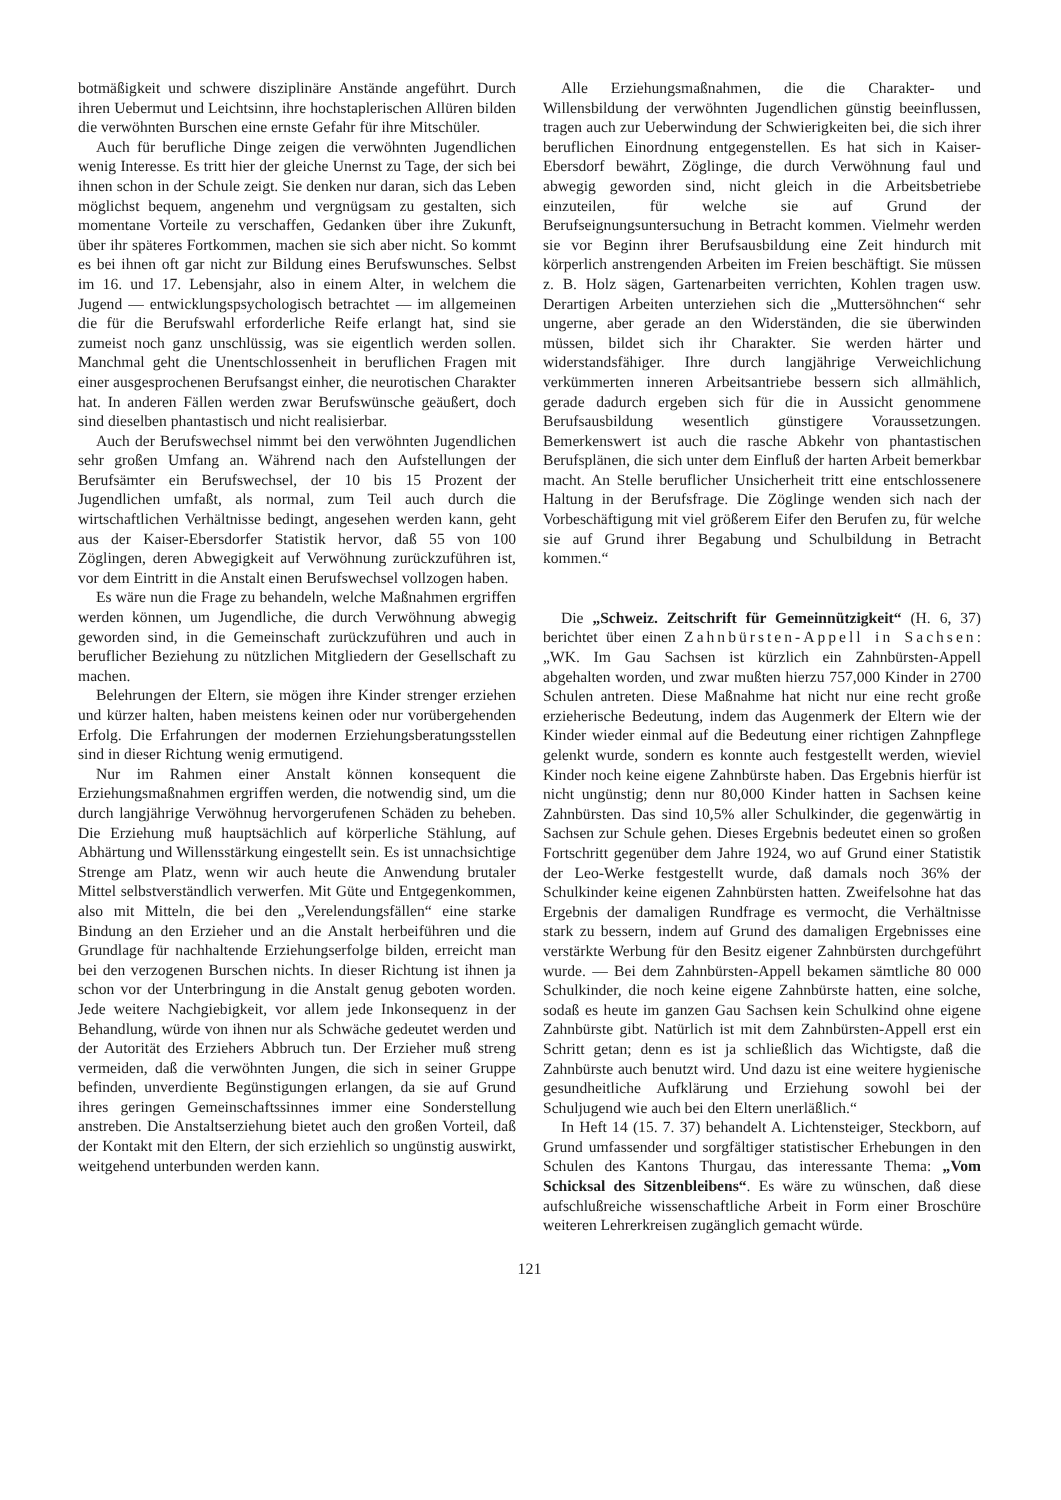botmäßigkeit und schwere disziplinäre Anstände angeführt. Durch ihren Uebermut und Leichtsinn, ihre hochstaplerischen Allüren bilden die verwöhnten Burschen eine ernste Gefahr für ihre Mitschüler.
Auch für berufliche Dinge zeigen die verwöhnten Jugendlichen wenig Interesse. Es tritt hier der gleiche Unernst zu Tage, der sich bei ihnen schon in der Schule zeigt. Sie denken nur daran, sich das Leben möglichst bequem, angenehm und vergnügsam zu gestalten, sich momentane Vorteile zu verschaffen, Gedanken über ihre Zukunft, über ihr späteres Fortkommen, machen sie sich aber nicht. So kommt es bei ihnen oft gar nicht zur Bildung eines Berufswunsches. Selbst im 16. und 17. Lebensjahr, also in einem Alter, in welchem die Jugend — entwicklungspsychologisch betrachtet — im allgemeinen die für die Berufswahl erforderliche Reife erlangt hat, sind sie zumeist noch ganz unschlüssig, was sie eigentlich werden sollen. Manchmal geht die Unentschlossenheit in beruflichen Fragen mit einer ausgesprochenen Berufsangst einher, die neurotischen Charakter hat. In anderen Fällen werden zwar Berufswünsche geäußert, doch sind dieselben phantastisch und nicht realisierbar.
Auch der Berufswechsel nimmt bei den verwöhnten Jugendlichen sehr großen Umfang an. Während nach den Aufstellungen der Berufsämter ein Berufswechsel, der 10 bis 15 Prozent der Jugendlichen umfaßt, als normal, zum Teil auch durch die wirtschaftlichen Verhältnisse bedingt, angesehen werden kann, geht aus der Kaiser-Ebersdorfer Statistik hervor, daß 55 von 100 Zöglingen, deren Abwegigkeit auf Verwöhnung zurückzuführen ist, vor dem Eintritt in die Anstalt einen Berufswechsel vollzogen haben.
Es wäre nun die Frage zu behandeln, welche Maßnahmen ergriffen werden können, um Jugendliche, die durch Verwöhnung abwegig geworden sind, in die Gemeinschaft zurückzuführen und auch in beruflicher Beziehung zu nützlichen Mitgliedern der Gesellschaft zu machen.
Belehrungen der Eltern, sie mögen ihre Kinder strenger erziehen und kürzer halten, haben meistens keinen oder nur vorübergehenden Erfolg. Die Erfahrungen der modernen Erziehungsberatungsstellen sind in dieser Richtung wenig ermutigend.
Nur im Rahmen einer Anstalt können konsequent die Erziehungsmaßnahmen ergriffen werden, die notwendig sind, um die durch langjährige Verwöhnug hervorgerufenen Schäden zu beheben. Die Erziehung muß hauptsächlich auf körperliche Stählung, auf Abhärtung und Willensstärkung eingestellt sein. Es ist unnachsichtige Strenge am Platz, wenn wir auch heute die Anwendung brutaler Mittel selbstverständlich verwerfen. Mit Güte und Entgegenkommen, also mit Mitteln, die bei den „Verelendungsfällen“ eine starke Bindung an den Erzieher und an die Anstalt herbeiführen und die Grundlage für nachhaltende Erziehungserfolge bilden, erreicht man bei den verzogenen Burschen nichts. In dieser Richtung ist ihnen ja schon vor der Unterbringung in die Anstalt genug geboten worden. Jede weitere Nachgiebigkeit, vor allem jede Inkonsequenz in der Behandlung, würde von ihnen nur als Schwäche gedeutet werden und der Autorität des Erziehers Abbruch tun. Der Erzieher muß streng vermeiden, daß die verwöhnten Jungen, die sich in seiner Gruppe befinden, unverdiente Begünstigungen erlangen, da sie auf Grund ihres geringen Gemeinschaftssinnes immer eine Sonderstellung anstreben. Die Anstaltserziehung bietet auch den großen Vorteil, daß der Kontakt mit den Eltern, der sich erziehlich so ungünstig auswirkt, weitgehend unterbunden werden kann.
Alle Erziehungsmaßnahmen, die die Charakter- und Willensbildung der verwöhnten Jugendlichen günstig beeinflussen, tragen auch zur Ueberwindung der Schwierigkeiten bei, die sich ihrer beruflichen Einordnung entgegenstellen. Es hat sich in Kaiser-Ebersdorf bewährt, Zöglinge, die durch Verwöhnung faul und abwegig geworden sind, nicht gleich in die Arbeitsbetriebe einzuteilen, für welche sie auf Grund der Berufseignungsuntersuchung in Betracht kommen. Vielmehr werden sie vor Beginn ihrer Berufsausbildung eine Zeit hindurch mit körperlich anstrengenden Arbeiten im Freien beschäftigt. Sie müssen z. B. Holz sägen, Gartenarbeiten verrichten, Kohlen tragen usw. Derartigen Arbeiten unterziehen sich die „Muttersöhnchen“ sehr ungerne, aber gerade an den Widerständen, die sie überwinden müssen, bildet sich ihr Charakter. Sie werden härter und widerstandsfähiger. Ihre durch langjährige Verweichlichung verkümmerten inneren Arbeitsantriebe bessern sich allmählich, gerade dadurch ergeben sich für die in Aussicht genommene Berufsausbildung wesentlich günstigere Voraussetzungen. Bemerkenswert ist auch die rasche Abkehr von phantastischen Berufsplänen, die sich unter dem Einfluß der harten Arbeit bemerkbar macht. An Stelle beruflicher Unsicherheit tritt eine entschlossenere Haltung in der Berufsfrage. Die Zöglinge wenden sich nach der Vorbeschäftigung mit viel größerem Eifer den Berufen zu, für welche sie auf Grund ihrer Begabung und Schulbildung in Betracht kommen.“
Die „Schweiz. Zeitschrift für Gemeinnützigkeit“ (H. 6, 37) berichtet über einen Zahnbürsten-Appell in Sachsen: „WK. Im Gau Sachsen ist kürzlich ein Zahnbürsten-Appell abgehalten worden, und zwar mußten hierzu 757,000 Kinder in 2700 Schulen antreten. Diese Maßnahme hat nicht nur eine recht große erzieherische Bedeutung, indem das Augenmerk der Eltern wie der Kinder wieder einmal auf die Bedeutung einer richtigen Zahnpflege gelenkt wurde, sondern es konnte auch festgestellt werden, wieviel Kinder noch keine eigene Zahnbürste haben. Das Ergebnis hierfür ist nicht ungünstig; denn nur 80,000 Kinder hatten in Sachsen keine Zahnbürsten. Das sind 10,5% aller Schulkinder, die gegenwärtig in Sachsen zur Schule gehen. Dieses Ergebnis bedeutet einen so großen Fortschritt gegenüber dem Jahre 1924, wo auf Grund einer Statistik der Leo-Werke festgestellt wurde, daß damals noch 36% der Schulkinder keine eigenen Zahnbürsten hatten. Zweifelsohne hat das Ergebnis der damaligen Rundfrage es vermocht, die Verhältnisse stark zu bessern, indem auf Grund des damaligen Ergebnisses eine verstärkte Werbung für den Besitz eigener Zahnbürsten durchgeführt wurde. — Bei dem Zahnbürsten-Appell bekamen sämtliche 80 000 Schulkinder, die noch keine eigene Zahnbürste hatten, eine solche, sodaß es heute im ganzen Gau Sachsen kein Schulkind ohne eigene Zahnbürste gibt. Natürlich ist mit dem Zahnbürsten-Appell erst ein Schritt getan; denn es ist ja schließlich das Wichtigste, daß die Zahnbürste auch benutzt wird. Und dazu ist eine weitere hygienische gesundheitliche Aufklärung und Erziehung sowohl bei der Schuljugend wie auch bei den Eltern unerläßlich.“
In Heft 14 (15. 7. 37) behandelt A. Lichtensteiger, Steckborn, auf Grund umfassender und sorgfältiger statistischer Erhebungen in den Schulen des Kantons Thurgau, das interessante Thema: „Vom Schicksal des Sitzenbleibens“. Es wäre zu wünschen, daß diese aufschlußreiche wissenschaftliche Arbeit in Form einer Broschüre weiteren Lehrerkreisen zugänglich gemacht würde.
121